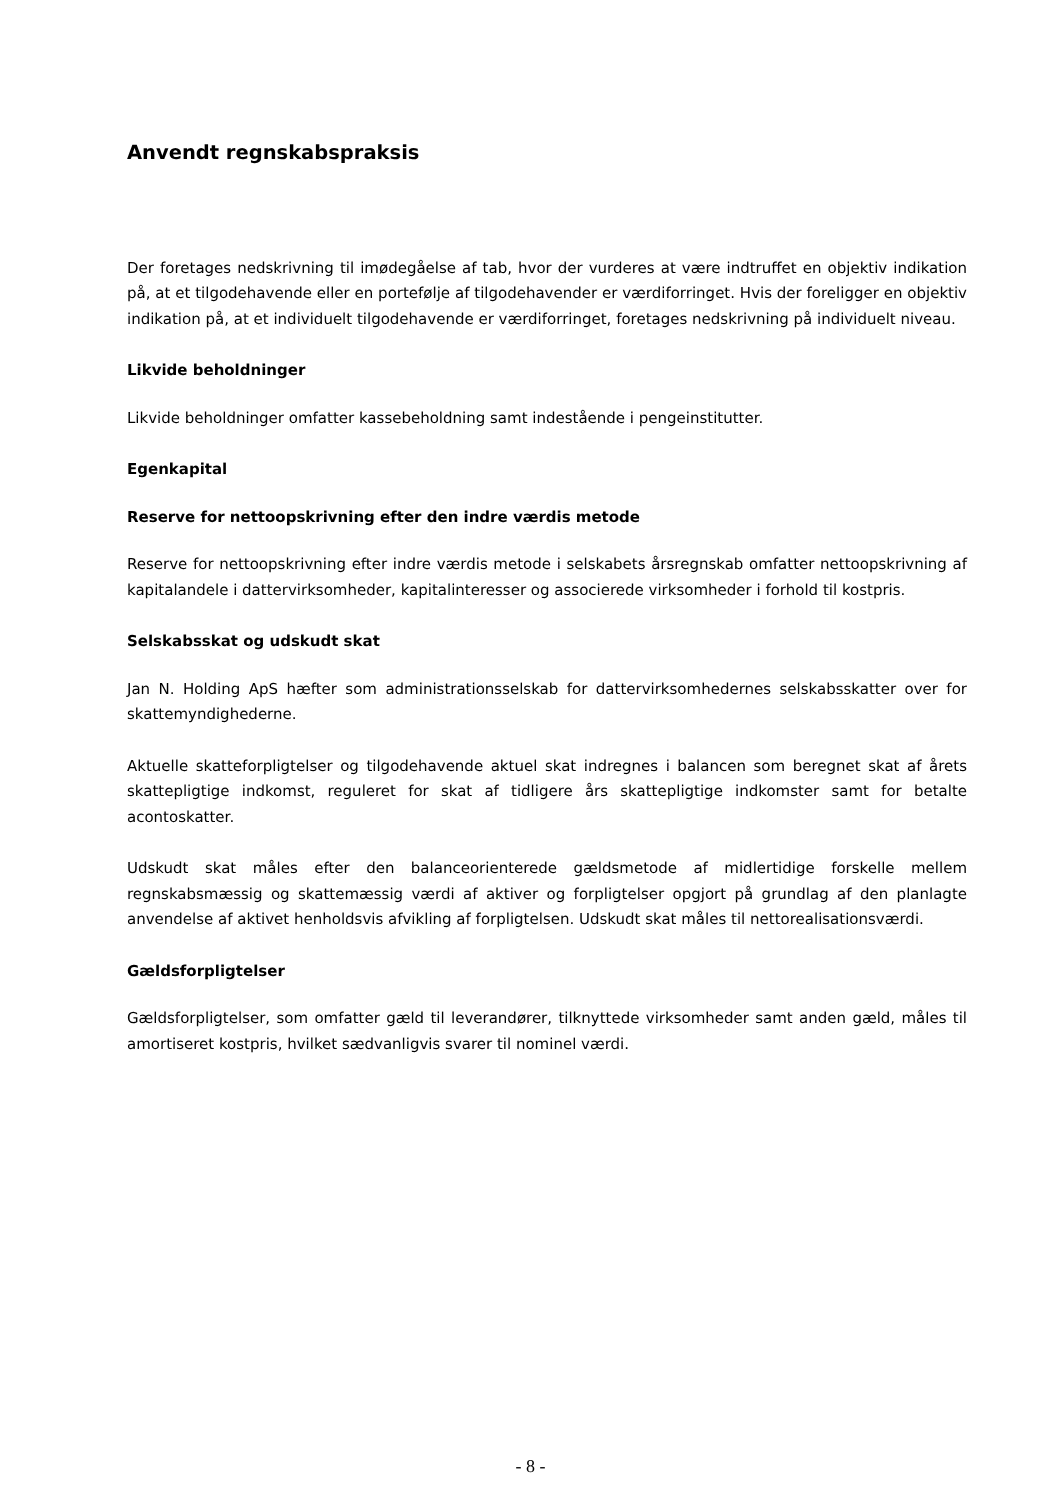Anvendt regnskabspraksis
Der foretages nedskrivning til imødegåelse af tab, hvor der vurderes at være indtruffet en objektiv indikation på, at et tilgodehavende eller en portefølje af tilgodehavender er værdiforringet. Hvis der foreligger en objektiv indikation på, at et individuelt tilgodehavende er værdiforringet, foretages nedskrivning på individuelt niveau.
Likvide beholdninger
Likvide beholdninger omfatter kassebeholdning samt indestående i pengeinstitutter.
Egenkapital
Reserve for nettoopskrivning efter den indre værdis metode
Reserve for nettoopskrivning efter indre værdis metode i selskabets årsregnskab omfatter nettoopskrivning af kapitalandele i dattervirksomheder, kapitalinteresser og associerede virksomheder i forhold til kostpris.
Selskabsskat og udskudt skat
Jan N. Holding ApS hæfter som administrationsselskab for dattervirksomhedernes selskabsskatter over for skattemyndighederne.
Aktuelle skatteforpligtelser og tilgodehavende aktuel skat indregnes i balancen som beregnet skat af årets skattepligtige indkomst, reguleret for skat af tidligere års skattepligtige indkomster samt for betalte acontoskatter.
Udskudt skat måles efter den balanceorienterede gældsmetode af midlertidige forskelle mellem regnskabsmæssig og skattemæssig værdi af aktiver og forpligtelser opgjort på grundlag af den planlagte anvendelse af aktivet henholdsvis afvikling af forpligtelsen. Udskudt skat måles til nettorealisationsværdi.
Gældsforpligtelser
Gældsforpligtelser, som omfatter gæld til leverandører, tilknyttede virksomheder samt anden gæld, måles til amortiseret kostpris, hvilket sædvanligvis svarer til nominel værdi.
- 8 -